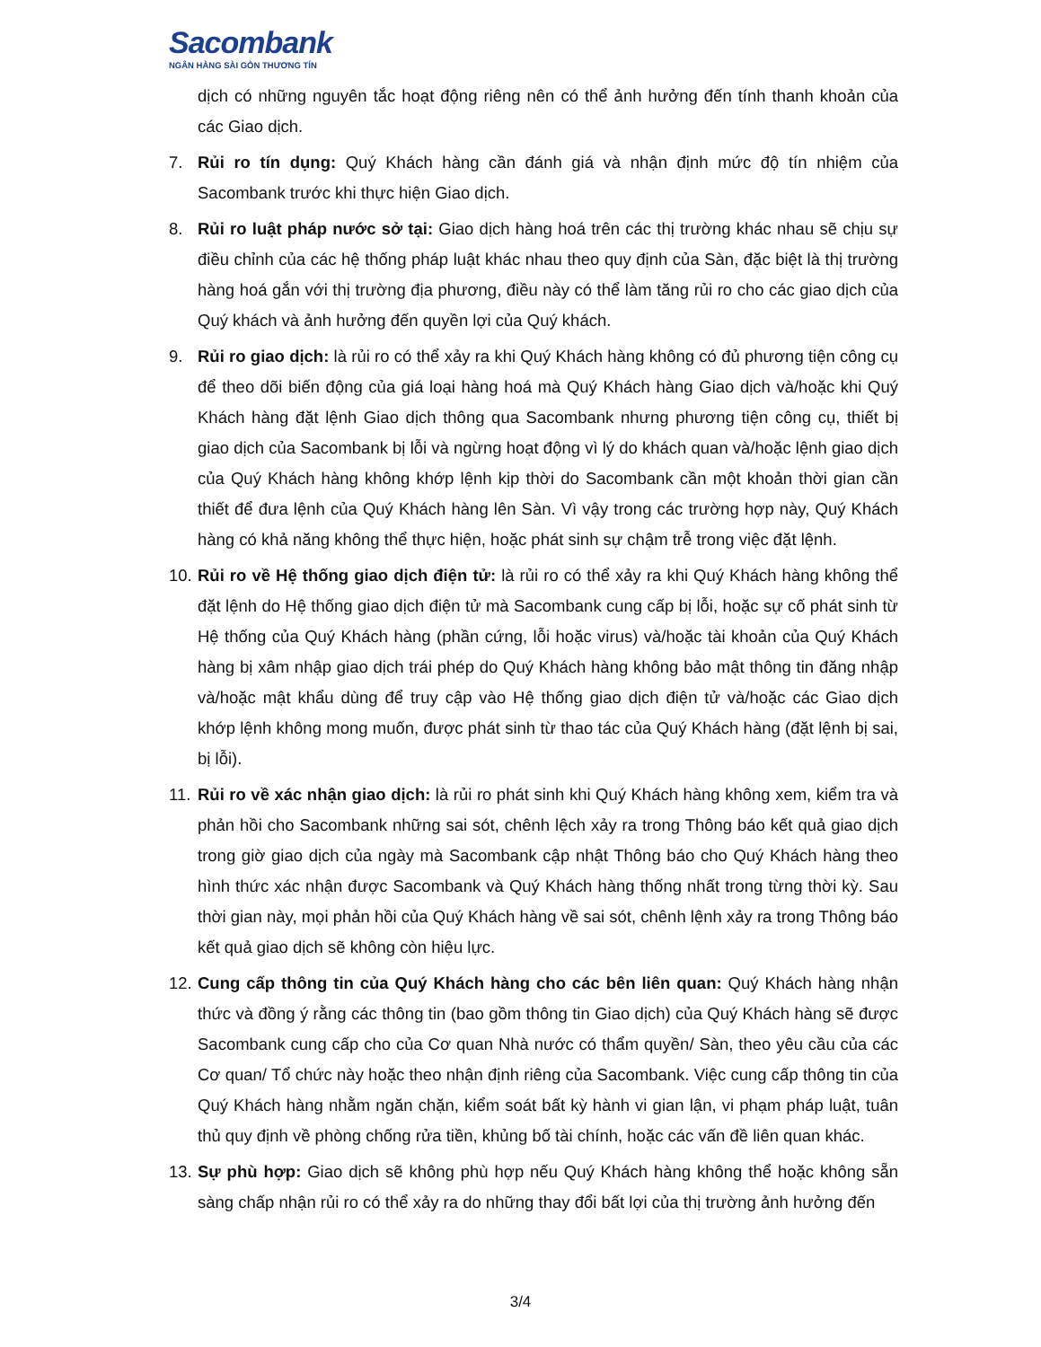Sacombank
NGÂN HÀNG SÀI GÒN THƯƠNG TÍN
dịch có những nguyên tắc hoạt động riêng nên có thể ảnh hưởng đến tính thanh khoản của các Giao dịch.
7. Rủi ro tín dụng: Quý Khách hàng cần đánh giá và nhận định mức độ tín nhiệm của Sacombank trước khi thực hiện Giao dịch.
8. Rủi ro luật pháp nước sở tại: Giao dịch hàng hoá trên các thị trường khác nhau sẽ chịu sự điều chỉnh của các hệ thống pháp luật khác nhau theo quy định của Sàn, đặc biệt là thị trường hàng hoá gắn với thị trường địa phương, điều này có thể làm tăng rủi ro cho các giao dịch của Quý khách và ảnh hưởng đến quyền lợi của Quý khách.
9. Rủi ro giao dịch: là rủi ro có thể xảy ra khi Quý Khách hàng không có đủ phương tiện công cụ để theo dõi biến động của giá loại hàng hoá mà Quý Khách hàng Giao dịch và/hoặc khi Quý Khách hàng đặt lệnh Giao dịch thông qua Sacombank nhưng phương tiện công cụ, thiết bị giao dịch của Sacombank bị lỗi và ngừng hoạt động vì lý do khách quan và/hoặc lệnh giao dịch của Quý Khách hàng không khớp lệnh kịp thời do Sacombank cần một khoản thời gian cần thiết để đưa lệnh của Quý Khách hàng lên Sàn. Vì vậy trong các trường hợp này, Quý Khách hàng có khả năng không thể thực hiện, hoặc phát sinh sự chậm trễ trong việc đặt lệnh.
10.
Rủi ro về Hệ thống giao dịch điện tử: là rủi ro có thể xảy ra khi Quý Khách hàng không thể đặt lệnh do Hệ thống giao dịch điện tử mà Sacombank cung cấp bị lỗi, hoặc sự cố phát sinh từ Hệ thống của Quý Khách hàng (phần cứng, lỗi hoặc virus) và/hoặc tài khoản của Quý Khách hàng bị xâm nhập giao dịch trái phép do Quý Khách hàng không bảo mật thông tin đăng nhập và/hoặc mật khẩu dùng để truy cập vào Hệ thống giao dịch điện tử và/hoặc các Giao dịch khớp lệnh không mong muốn, được phát sinh từ thao tác của Quý Khách hàng (đặt lệnh bị sai, bị lỗi).
11.
Rủi ro về xác nhận giao dịch: là rủi ro phát sinh khi Quý Khách hàng không xem, kiểm tra và phản hồi cho Sacombank những sai sót, chênh lệch xảy ra trong Thông báo kết quả giao dịch trong giờ giao dịch của ngày mà Sacombank cập nhật Thông báo cho Quý Khách hàng theo hình thức xác nhận được Sacombank và Quý Khách hàng thống nhất trong từng thời kỳ. Sau thời gian này, mọi phản hồi của Quý Khách hàng về sai sót, chênh lệnh xảy ra trong Thông báo kết quả giao dịch sẽ không còn hiệu lực.
12.
Cung cấp thông tin của Quý Khách hàng cho các bên liên quan: Quý Khách hàng nhận thức và đồng ý rằng các thông tin (bao gồm thông tin Giao dịch) của Quý Khách hàng sẽ được Sacombank cung cấp cho của Cơ quan Nhà nước có thẩm quyền/ Sàn, theo yêu cầu của các Cơ quan/ Tổ chức này hoặc theo nhận định riêng của Sacombank. Việc cung cấp thông tin của Quý Khách hàng nhằm ngăn chặn, kiểm soát bất kỳ hành vi gian lận, vi phạm pháp luật, tuân thủ quy định về phòng chống rửa tiền, khủng bố tài chính, hoặc các vấn đề liên quan khác.
13.
Sự phù hợp: Giao dịch sẽ không phù hợp nếu Quý Khách hàng không thể hoặc không sẵn sàng chấp nhận rủi ro có thể xảy ra do những thay đổi bất lợi của thị trường ảnh hưởng đến
3/4